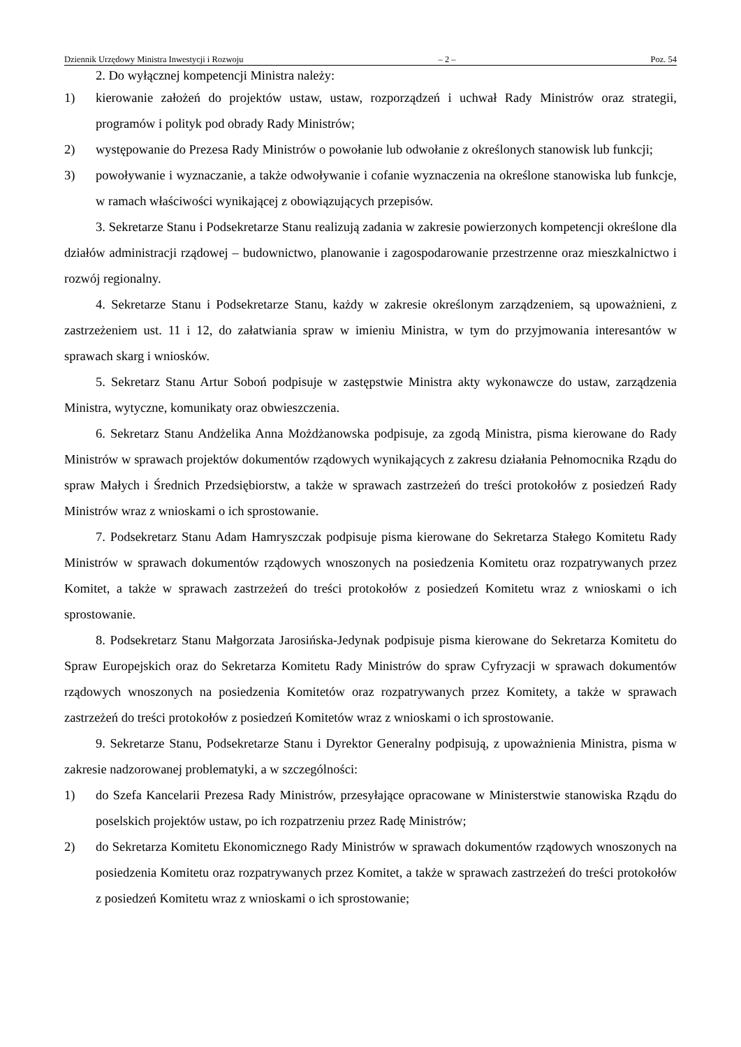Dziennik Urzędowy Ministra Inwestycji i Rozwoju – 2 – Poz. 54
2. Do wyłącznej kompetencji Ministra należy:
1) kierowanie założeń do projektów ustaw, ustaw, rozporządzeń i uchwał Rady Ministrów oraz strategii, programów i polityk pod obrady Rady Ministrów;
2) występowanie do Prezesa Rady Ministrów o powołanie lub odwołanie z określonych stanowisk lub funkcji;
3) powoływanie i wyznaczanie, a także odwoływanie i cofanie wyznaczenia na określone stanowiska lub funkcje, w ramach właściwości wynikającej z obowiązujących przepisów.
3. Sekretarze Stanu i Podsekretarze Stanu realizują zadania w zakresie powierzonych kompetencji określone dla działów administracji rządowej – budownictwo, planowanie i zagospodarowanie przestrzenne oraz mieszkalnictwo i rozwój regionalny.
4. Sekretarze Stanu i Podsekretarze Stanu, każdy w zakresie określonym zarządzeniem, są upoważnieni, z zastrzeżeniem ust. 11 i 12, do załatwiania spraw w imieniu Ministra, w tym do przyjmowania interesantów w sprawach skarg i wniosków.
5. Sekretarz Stanu Artur Soboń podpisuje w zastępstwie Ministra akty wykonawcze do ustaw, zarządzenia Ministra, wytyczne, komunikaty oraz obwieszczenia.
6. Sekretarz Stanu Andżelika Anna Możdżanowska podpisuje, za zgodą Ministra, pisma kierowane do Rady Ministrów w sprawach projektów dokumentów rządowych wynikających z zakresu działania Pełnomocnika Rządu do spraw Małych i Średnich Przedsiębiorstw, a także w sprawach zastrzeżeń do treści protokołów z posiedzeń Rady Ministrów wraz z wnioskami o ich sprostowanie.
7. Podsekretarz Stanu Adam Hamryszczak podpisuje pisma kierowane do Sekretarza Stałego Komitetu Rady Ministrów w sprawach dokumentów rządowych wnoszonych na posiedzenia Komitetu oraz rozpatrywanych przez Komitet, a także w sprawach zastrzeżeń do treści protokołów z posiedzeń Komitetu wraz z wnioskami o ich sprostowanie.
8. Podsekretarz Stanu Małgorzata Jarosińska-Jedynak podpisuje pisma kierowane do Sekretarza Komitetu do Spraw Europejskich oraz do Sekretarza Komitetu Rady Ministrów do spraw Cyfryzacji w sprawach dokumentów rządowych wnoszonych na posiedzenia Komitetów oraz rozpatrywanych przez Komitety, a także w sprawach zastrzeżeń do treści protokołów z posiedzeń Komitetów wraz z wnioskami o ich sprostowanie.
9. Sekretarze Stanu, Podsekretarze Stanu i Dyrektor Generalny podpisują, z upoważnienia Ministra, pisma w zakresie nadzorowanej problematyki, a w szczególności:
1) do Szefa Kancelarii Prezesa Rady Ministrów, przesyłające opracowane w Ministerstwie stanowiska Rządu do poselskich projektów ustaw, po ich rozpatrzeniu przez Radę Ministrów;
2) do Sekretarza Komitetu Ekonomicznego Rady Ministrów w sprawach dokumentów rządowych wnoszonych na posiedzenia Komitetu oraz rozpatrywanych przez Komitet, a także w sprawach zastrzeżeń do treści protokołów z posiedzeń Komitetu wraz z wnioskami o ich sprostowanie;